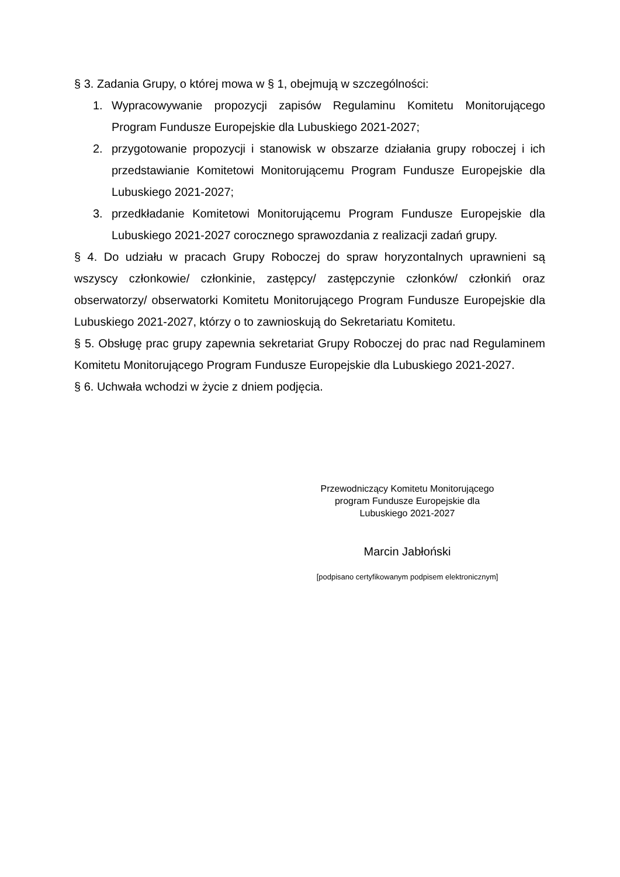§ 3. Zadania Grupy, o której mowa w § 1, obejmują w szczególności:
1. Wypracowywanie propozycji zapisów Regulaminu Komitetu Monitorującego Program Fundusze Europejskie dla Lubuskiego 2021-2027;
2. przygotowanie propozycji i stanowisk w obszarze działania grupy roboczej i ich przedstawianie Komitetowi Monitorującemu Program Fundusze Europejskie dla Lubuskiego 2021-2027;
3. przedkładanie Komitetowi Monitorującemu Program Fundusze Europejskie dla Lubuskiego 2021-2027 corocznego sprawozdania z realizacji zadań grupy.
§ 4. Do udziału w pracach Grupy Roboczej do spraw horyzontalnych uprawnieni są wszyscy członkowie/ członkinie, zastępcy/ zastępczynie członków/ członkiń oraz obserwatorzy/ obserwatorki Komitetu Monitorującego Program Fundusze Europejskie dla Lubuskiego 2021-2027, którzy o to zawnioskują do Sekretariatu Komitetu.
§ 5. Obsługę prac grupy zapewnia sekretariat Grupy Roboczej do prac nad Regulaminem Komitetu Monitorującego Program Fundusze Europejskie dla Lubuskiego 2021-2027.
§ 6. Uchwała wchodzi w życie z dniem podjęcia.
Przewodniczący Komitetu Monitorującego
program Fundusze Europejskie dla
Lubuskiego 2021-2027
Marcin Jabłoński
[podpisano certyfikowanym podpisem elektronicznym]